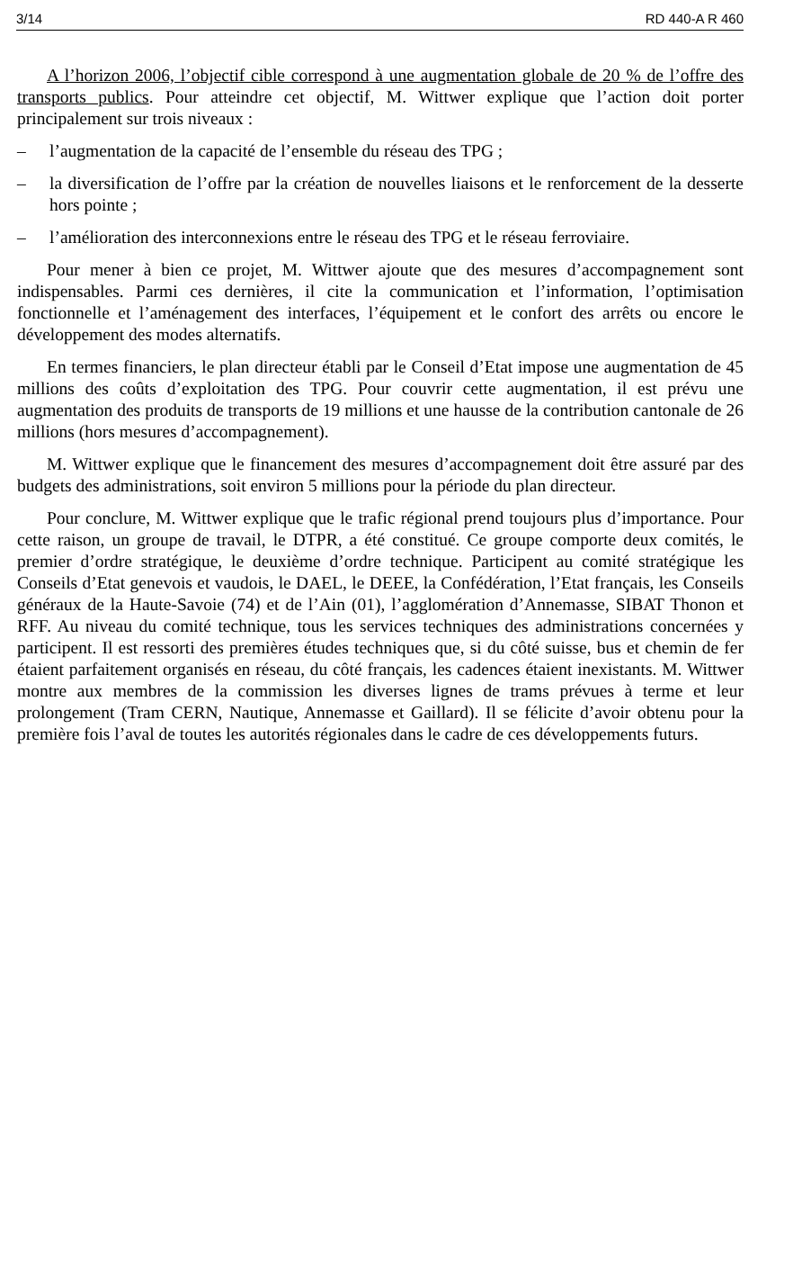3/14 RD 440-A R 460
A l’horizon 2006, l’objectif cible correspond à une augmentation globale de 20 % de l’offre des transports publics. Pour atteindre cet objectif, M. Wittwer explique que l’action doit porter principalement sur trois niveaux :
– l’augmentation de la capacité de l’ensemble du réseau des TPG ;
– la diversification de l’offre par la création de nouvelles liaisons et le renforcement de la desserte hors pointe ;
– l’amélioration des interconnexions entre le réseau des TPG et le réseau ferroviaire.
Pour mener à bien ce projet, M. Wittwer ajoute que des mesures d’accompagnement sont indispensables. Parmi ces dernières, il cite la communication et l’information, l’optimisation fonctionnelle et l’aménagement des interfaces, l’équipement et le confort des arrêts ou encore le développement des modes alternatifs.
En termes financiers, le plan directeur établi par le Conseil d’Etat impose une augmentation de 45 millions des coûts d’exploitation des TPG. Pour couvrir cette augmentation, il est prévu une augmentation des produits de transports de 19 millions et une hausse de la contribution cantonale de 26 millions (hors mesures d’accompagnement).
M. Wittwer explique que le financement des mesures d’accompagnement doit être assuré par des budgets des administrations, soit environ 5 millions pour la période du plan directeur.
Pour conclure, M. Wittwer explique que le trafic régional prend toujours plus d’importance. Pour cette raison, un groupe de travail, le DTPR, a été constitué. Ce groupe comporte deux comités, le premier d’ordre stratégique, le deuxième d’ordre technique. Participent au comité stratégique les Conseils d’Etat genevois et vaudois, le DAEL, le DEEE, la Confédération, l’Etat français, les Conseils généraux de la Haute-Savoie (74) et de l’Ain (01), l’agglomération d’Annemasse, SIBAT Thonon et RFF. Au niveau du comité technique, tous les services techniques des administrations concernées y participent. Il est ressorti des premières études techniques que, si du côté suisse, bus et chemin de fer étaient parfaitement organisés en réseau, du côté français, les cadences étaient inexistants. M. Wittwer montre aux membres de la commission les diverses lignes de trams prévues à terme et leur prolongement (Tram CERN, Nautique, Annemasse et Gaillard). Il se félicite d’avoir obtenu pour la première fois l’aval de toutes les autorités régionales dans le cadre de ces développements futurs.